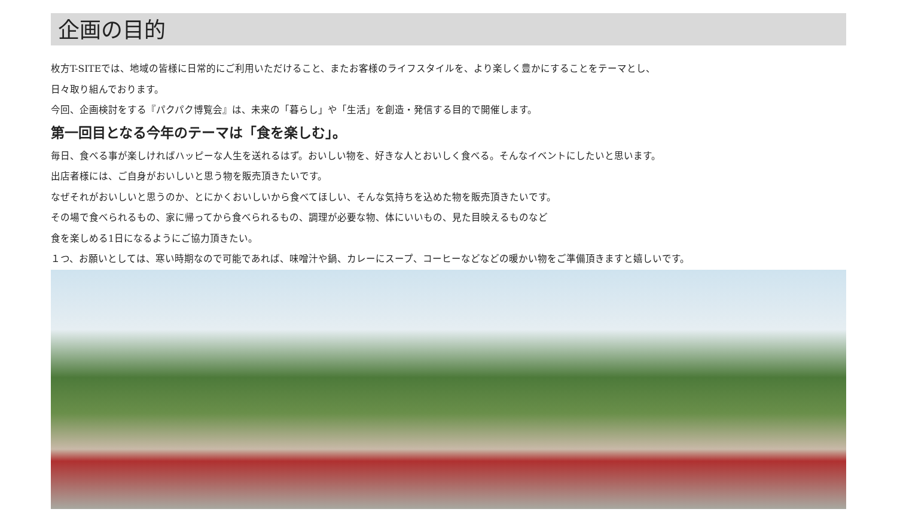企画の目的
枚方T-SITEでは、地域の皆様に日常的にご利用いただけること、またお客様のライフスタイルを、より楽しく豊かにすることをテーマとし、
日々取り組んでおります。
今回、企画検討をする『パクパク博覧会』は、未来の「暮らし」や「生活」を創造・発信する目的で開催します。
第一回目となる今年のテーマは「食を楽しむ」。
毎日、食べる事が楽しければハッピーな人生を送れるはず。おいしい物を、好きな人とおいしく食べる。そんなイベントにしたいと思います。
出店者様には、ご自身がおいしいと思う物を販売頂きたいです。
なぜそれがおいしいと思うのか、とにかくおいしいから食べてほしい、そんな気持ちを込めた物を販売頂きたいです。
その場で食べられるもの、家に帰ってから食べられるもの、調理が必要な物、体にいいもの、見た目映えるものなど
食を楽しめる1日になるようにご協力頂きたい。
１つ、お願いとしては、寒い時期なので可能であれば、味噌汁や鍋、カレーにスープ、コーヒーなどなどの暖かい物をご準備頂きますと嬉しいです。